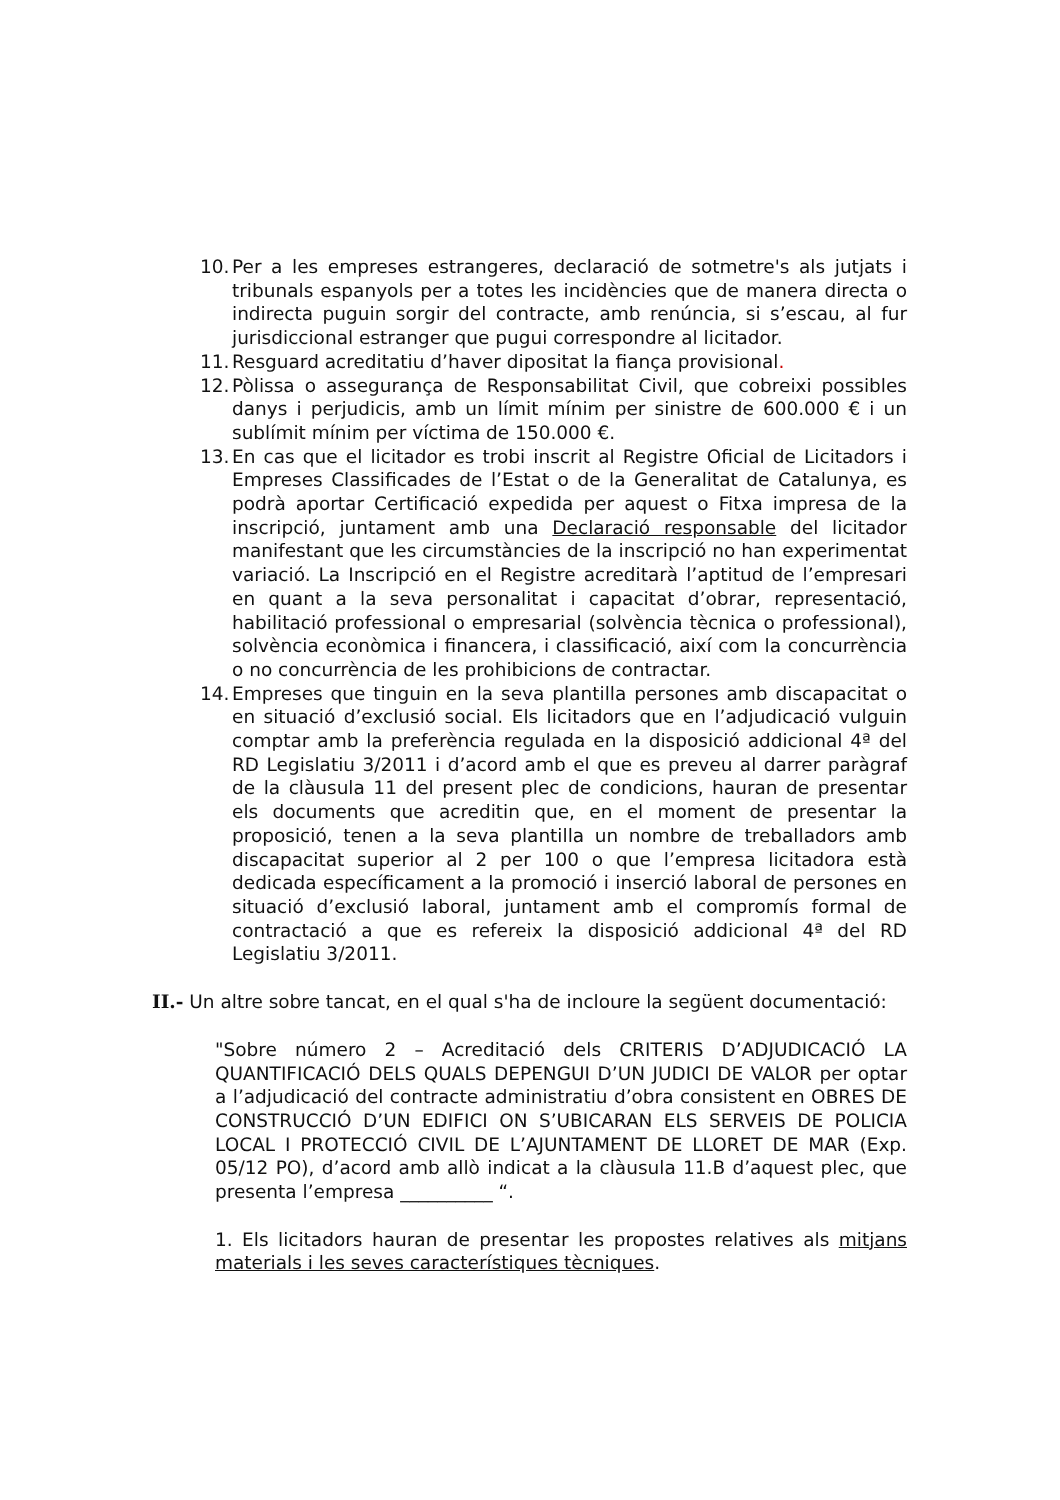10. Per a les empreses estrangeres, declaració de sotmetre's als jutjats i tribunals espanyols per a totes les incidències que de manera directa o indirecta puguin sorgir del contracte, amb renúncia, si s’escau, al fur jurisdiccional estranger que pugui correspondre al licitador.
11. Resguard acreditatiu d’haver dipositat la fiança provisional.
12. Pòlissa o assegurança de Responsabilitat Civil, que cobreixi possibles danys i perjudicis, amb un límit mínim per sinistre de 600.000 € i un sublímit mínim per víctima de 150.000 €.
13. En cas que el licitador es trobi inscrit al Registre Oficial de Licitadors i Empreses Classificades de l’Estat o de la Generalitat de Catalunya, es podrà aportar Certificació expedida per aquest o Fitxa impresa de la inscripció, juntament amb una Declaració responsable del licitador manifestant que les circumstàncies de la inscripció no han experimentat variació. La Inscripció en el Registre acreditarà l’aptitud de l’empresari en quant a la seva personalitat i capacitat d’obrar, representació, habilitació professional o empresarial (solvència tècnica o professional), solvència econòmica i financera, i classificació, així com la concurrència o no concurrència de les prohibicions de contractar.
14. Empreses que tinguin en la seva plantilla persones amb discapacitat o en situació d’exclusió social. Els licitadors que en l’adjudicació vulguin comptar amb la preferència regulada en la disposició addicional 4ª del RD Legislatiu 3/2011 i d’acord amb el que es preveu al darrer paràgraf de la clàusula 11 del present plec de condicions, hauran de presentar els documents que acreditin que, en el moment de presentar la proposició, tenen a la seva plantilla un nombre de treballadors amb discapacitat superior al 2 per 100 o que l’empresa licitadora està dedicada específicament a la promoció i inserció laboral de persones en situació d’exclusió laboral, juntament amb el compromís formal de contractació a que es refereix la disposició addicional 4ª del RD Legislatiu 3/2011.
II.- Un altre sobre tancat, en el qual s'ha de incloure la següent documentació:
"Sobre número 2 – Acreditació dels CRITERIS D’ADJUDICACIÓ LA QUANTIFICACIÓ DELS QUALS DEPENGUI D’UN JUDICI DE VALOR per optar a l’adjudicació del contracte administratiu d’obra consistent en OBRES DE CONSTRUCCIÓ D’UN EDIFICI ON S’UBICARAN ELS SERVEIS DE POLICIA LOCAL I PROTECCIÓ CIVIL DE L’AJUNTAMENT DE LLORET DE MAR (Exp. 05/12 PO), d’acord amb allò indicat a la clàusula 11.B d’aquest plec, que presenta l’empresa __________ “.
1. Els licitadors hauran de presentar les propostes relatives als mitjans materials i les seves característiques tècniques.